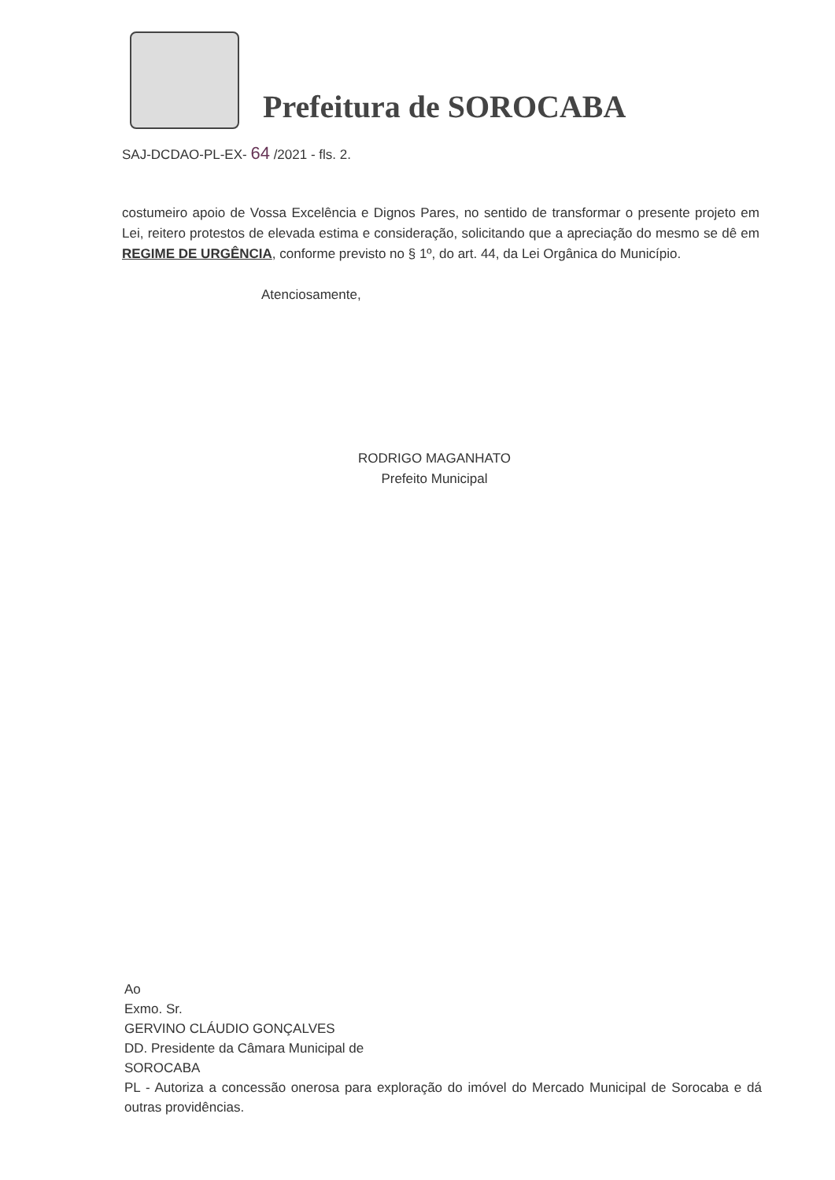Prefeitura de SOROCABA
SAJ-DCDAO-PL-EX- 64 /2021 - fls. 2.
costumeiro apoio de Vossa Excelência e Dignos Pares, no sentido de transformar o presente projeto em Lei, reitero protestos de elevada estima e consideração, solicitando que a apreciação do mesmo se dê em REGIME DE URGÊNCIA, conforme previsto no § 1º, do art. 44, da Lei Orgânica do Município.
Atenciosamente,
RODRIGO MAGANHATO
Prefeito Municipal
Ao
Exmo. Sr.
GERVINO CLÁUDIO GONÇALVES
DD. Presidente da Câmara Municipal de
SOROCABA
PL - Autoriza a concessão onerosa para exploração do imóvel do Mercado Municipal de Sorocaba e dá outras providências.